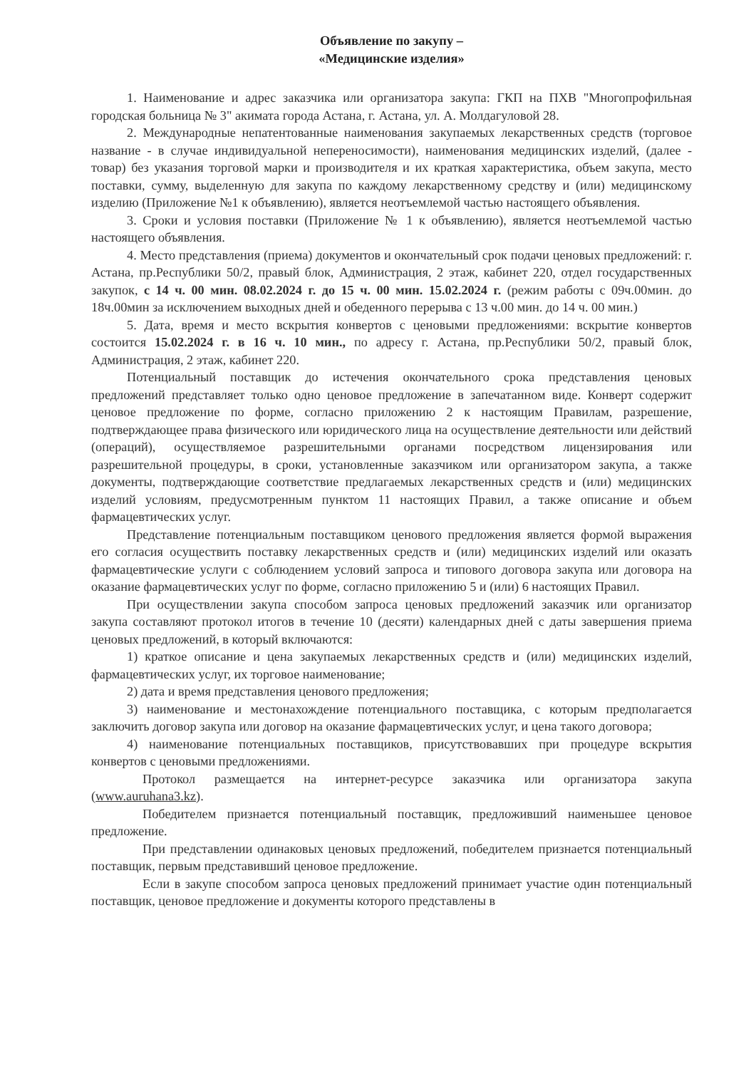Объявление по закупу –
«Медицинские изделия»
1. Наименование и адрес заказчика или организатора закупа: ГКП на ПХВ "Многопрофильная городская больница № 3" акимата города Астана, г. Астана, ул. А. Молдагуловой 28.
2. Международные непатентованные наименования закупаемых лекарственных средств (торговое название - в случае индивидуальной непереносимости), наименования медицинских изделий, (далее - товар) без указания торговой марки и производителя и их краткая характеристика, объем закупа, место поставки, сумму, выделенную для закупа по каждому лекарственному средству и (или) медицинскому изделию (Приложение №1 к объявлению), является неотъемлемой частью настоящего объявления.
3. Сроки и условия поставки (Приложение № 1 к объявлению), является неотъемлемой частью настоящего объявления.
4. Место представления (приема) документов и окончательный срок подачи ценовых предложений: г. Астана, пр.Республики 50/2, правый блок, Администрация, 2 этаж, кабинет 220, отдел государственных закупок, с 14 ч. 00 мин. 08.02.2024 г. до 15 ч. 00 мин. 15.02.2024 г. (режим работы с 09ч.00мин. до 18ч.00мин за исключением выходных дней и обеденного перерыва с 13 ч.00 мин. до 14 ч. 00 мин.)
5. Дата, время и место вскрытия конвертов с ценовыми предложениями: вскрытие конвертов состоится 15.02.2024 г. в 16 ч. 10 мин., по адресу г. Астана, пр.Республики 50/2, правый блок, Администрация, 2 этаж, кабинет 220.
Потенциальный поставщик до истечения окончательного срока представления ценовых предложений представляет только одно ценовое предложение в запечатанном виде. Конверт содержит ценовое предложение по форме, согласно приложению 2 к настоящим Правилам, разрешение, подтверждающее права физического или юридического лица на осуществление деятельности или действий (операций), осуществляемое разрешительными органами посредством лицензирования или разрешительной процедуры, в сроки, установленные заказчиком или организатором закупа, а также документы, подтверждающие соответствие предлагаемых лекарственных средств и (или) медицинских изделий условиям, предусмотренным пунктом 11 настоящих Правил, а также описание и объем фармацевтических услуг.
Представление потенциальным поставщиком ценового предложения является формой выражения его согласия осуществить поставку лекарственных средств и (или) медицинских изделий или оказать фармацевтические услуги с соблюдением условий запроса и типового договора закупа или договора на оказание фармацевтических услуг по форме, согласно приложению 5 и (или) 6 настоящих Правил.
При осуществлении закупа способом запроса ценовых предложений заказчик или организатор закупа составляют протокол итогов в течение 10 (десяти) календарных дней с даты завершения приема ценовых предложений, в который включаются:
1) краткое описание и цена закупаемых лекарственных средств и (или) медицинских изделий, фармацевтических услуг, их торговое наименование;
2) дата и время представления ценового предложения;
3) наименование и местонахождение потенциального поставщика, с которым предполагается заключить договор закупа или договор на оказание фармацевтических услуг, и цена такого договора;
4) наименование потенциальных поставщиков, присутствовавших при процедуре вскрытия конвертов с ценовыми предложениями.
Протокол размещается на интернет-ресурсе заказчика или организатора закупа (www.auruhana3.kz).
Победителем признается потенциальный поставщик, предложивший наименьшее ценовое предложение.
При представлении одинаковых ценовых предложений, победителем признается потенциальный поставщик, первым представивший ценовое предложение.
Если в закупе способом запроса ценовых предложений принимает участие один потенциальный поставщик, ценовое предложение и документы которого представлены в